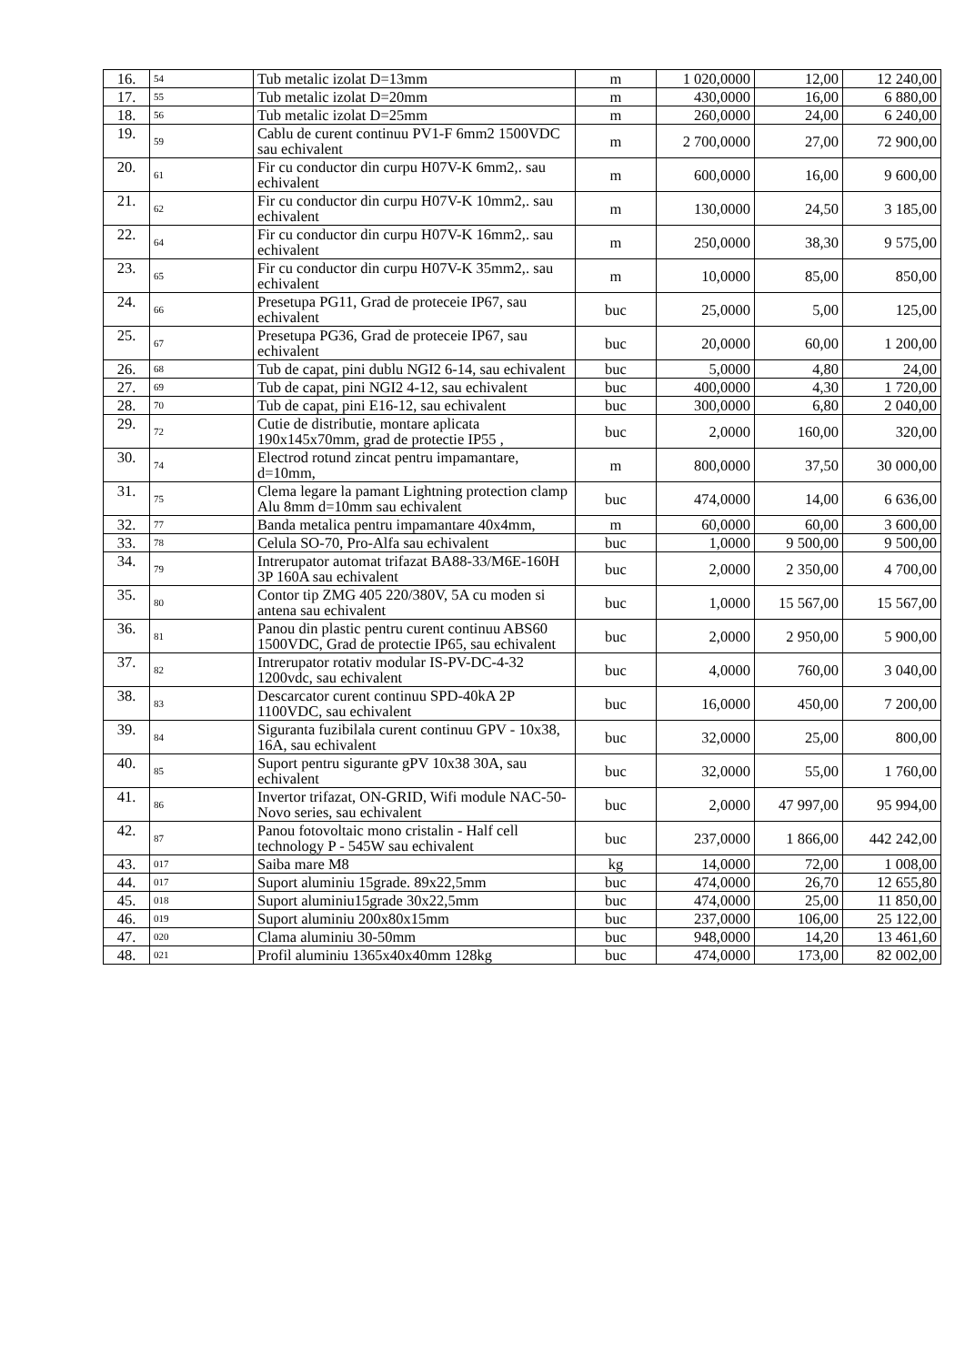| 16. | 54 | Tub metalic izolat D=13mm | m | 1 020,0000 | 12,00 | 12 240,00 |
| 17. | 55 | Tub metalic izolat D=20mm | m | 430,0000 | 16,00 | 6 880,00 |
| 18. | 56 | Tub metalic izolat D=25mm | m | 260,0000 | 24,00 | 6 240,00 |
| 19. | 59 | Cablu de curent continuu PV1-F 6mm2 1500VDC sau echivalent | m | 2 700,0000 | 27,00 | 72 900,00 |
| 20. | 61 | Fir cu conductor din curpu H07V-K 6mm2,. sau echivalent | m | 600,0000 | 16,00 | 9 600,00 |
| 21. | 62 | Fir cu conductor din curpu H07V-K 10mm2,. sau echivalent | m | 130,0000 | 24,50 | 3 185,00 |
| 22. | 64 | Fir cu conductor din curpu H07V-K 16mm2,. sau echivalent | m | 250,0000 | 38,30 | 9 575,00 |
| 23. | 65 | Fir cu conductor din curpu H07V-K 35mm2,. sau echivalent | m | 10,0000 | 85,00 | 850,00 |
| 24. | 66 | Presetupa PG11, Grad de proteceie IP67, sau echivalent | buc | 25,0000 | 5,00 | 125,00 |
| 25. | 67 | Presetupa PG36, Grad de proteceie IP67, sau echivalent | buc | 20,0000 | 60,00 | 1 200,00 |
| 26. | 68 | Tub de capat, pini dublu NGI2 6-14, sau echivalent | buc | 5,0000 | 4,80 | 24,00 |
| 27. | 69 | Tub de capat, pini NGI2 4-12, sau echivalent | buc | 400,0000 | 4,30 | 1 720,00 |
| 28. | 70 | Tub de capat, pini E16-12, sau echivalent | buc | 300,0000 | 6,80 | 2 040,00 |
| 29. | 72 | Cutie de distributie, montare aplicata 190x145x70mm, grad de protectie IP55 , | buc | 2,0000 | 160,00 | 320,00 |
| 30. | 74 | Electrod rotund zincat pentru impamantare, d=10mm, | m | 800,0000 | 37,50 | 30 000,00 |
| 31. | 75 | Clema legare la pamant Lightning protection clamp Alu 8mm d=10mm sau echivalent | buc | 474,0000 | 14,00 | 6 636,00 |
| 32. | 77 | Banda metalica pentru impamantare 40x4mm, | m | 60,0000 | 60,00 | 3 600,00 |
| 33. | 78 | Celula SO-70, Pro-Alfa sau echivalent | buc | 1,0000 | 9 500,00 | 9 500,00 |
| 34. | 79 | Intrerupator automat trifazat BA88-33/M6E-160H 3P 160A sau echivalent | buc | 2,0000 | 2 350,00 | 4 700,00 |
| 35. | 80 | Contor tip ZMG 405 220/380V, 5A cu moden si antena sau echivalent | buc | 1,0000 | 15 567,00 | 15 567,00 |
| 36. | 81 | Panou din plastic pentru curent continuu ABS60 1500VDC, Grad de protectie IP65, sau echivalent | buc | 2,0000 | 2 950,00 | 5 900,00 |
| 37. | 82 | Intrerupator rotativ modular IS-PV-DC-4-32 1200vdc, sau echivalent | buc | 4,0000 | 760,00 | 3 040,00 |
| 38. | 83 | Descarcator curent continuu SPD-40kA 2P 1100VDC, sau echivalent | buc | 16,0000 | 450,00 | 7 200,00 |
| 39. | 84 | Siguranta fuzibilala curent continuu GPV - 10x38, 16A, sau echivalent | buc | 32,0000 | 25,00 | 800,00 |
| 40. | 85 | Suport pentru sigurante gPV 10x38 30A, sau echivalent | buc | 32,0000 | 55,00 | 1 760,00 |
| 41. | 86 | Invertor trifazat, ON-GRID, Wifi module NAC-50-Novo series, sau echivalent | buc | 2,0000 | 47 997,00 | 95 994,00 |
| 42. | 87 | Panou fotovoltaic mono cristalin - Half cell technology P - 545W sau echivalent | buc | 237,0000 | 1 866,00 | 442 242,00 |
| 43. | 017 | Saiba mare M8 | kg | 14,0000 | 72,00 | 1 008,00 |
| 44. | 017 | Suport aluminiu 15grade. 89x22,5mm | buc | 474,0000 | 26,70 | 12 655,80 |
| 45. | 018 | Suport aluminiu15grade 30x22,5mm | buc | 474,0000 | 25,00 | 11 850,00 |
| 46. | 019 | Suport aluminiu 200x80x15mm | buc | 237,0000 | 106,00 | 25 122,00 |
| 47. | 020 | Clama aluminiu 30-50mm | buc | 948,0000 | 14,20 | 13 461,60 |
| 48. | 021 | Profil aluminiu 1365x40x40mm 128kg | buc | 474,0000 | 173,00 | 82 002,00 |